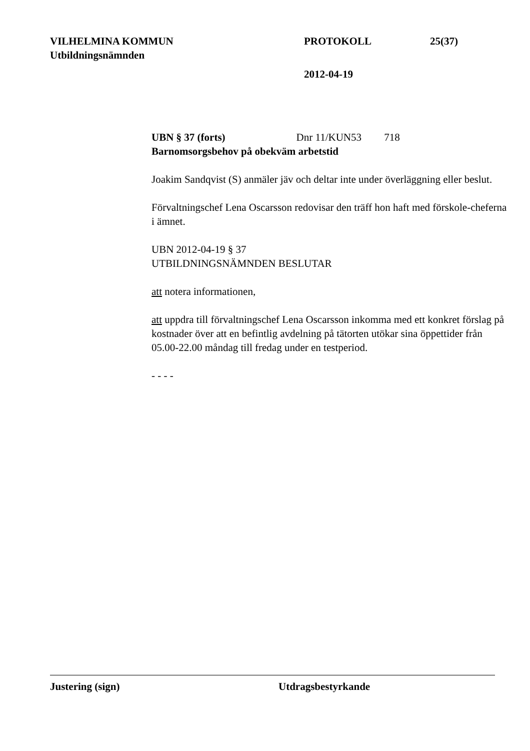VILHELMINA KOMMUN PROTOKOLL 25(37)
Utbildningsnämnden
2012-04-19
UBN § 37 (forts) Dnr 11/KUN53 718
Barnomsorgsbehov på obekväm arbetstid
Joakim Sandqvist (S) anmäler jäv och deltar inte under överläggning eller beslut.
Förvaltningschef Lena Oscarsson redovisar den träff hon haft med förskole-cheferna i ämnet.
UBN 2012-04-19 § 37
UTBILDNINGSNÄMNDEN BESLUTAR
att notera informationen,
att uppdra till förvaltningschef Lena Oscarsson inkomma med ett konkret förslag på kostnader över att en befintlig avdelning på tätorten utökar sina öppettider från 05.00-22.00 måndag till fredag under en testperiod.
- - - -
Justering (sign) Utdragsbestyrkande